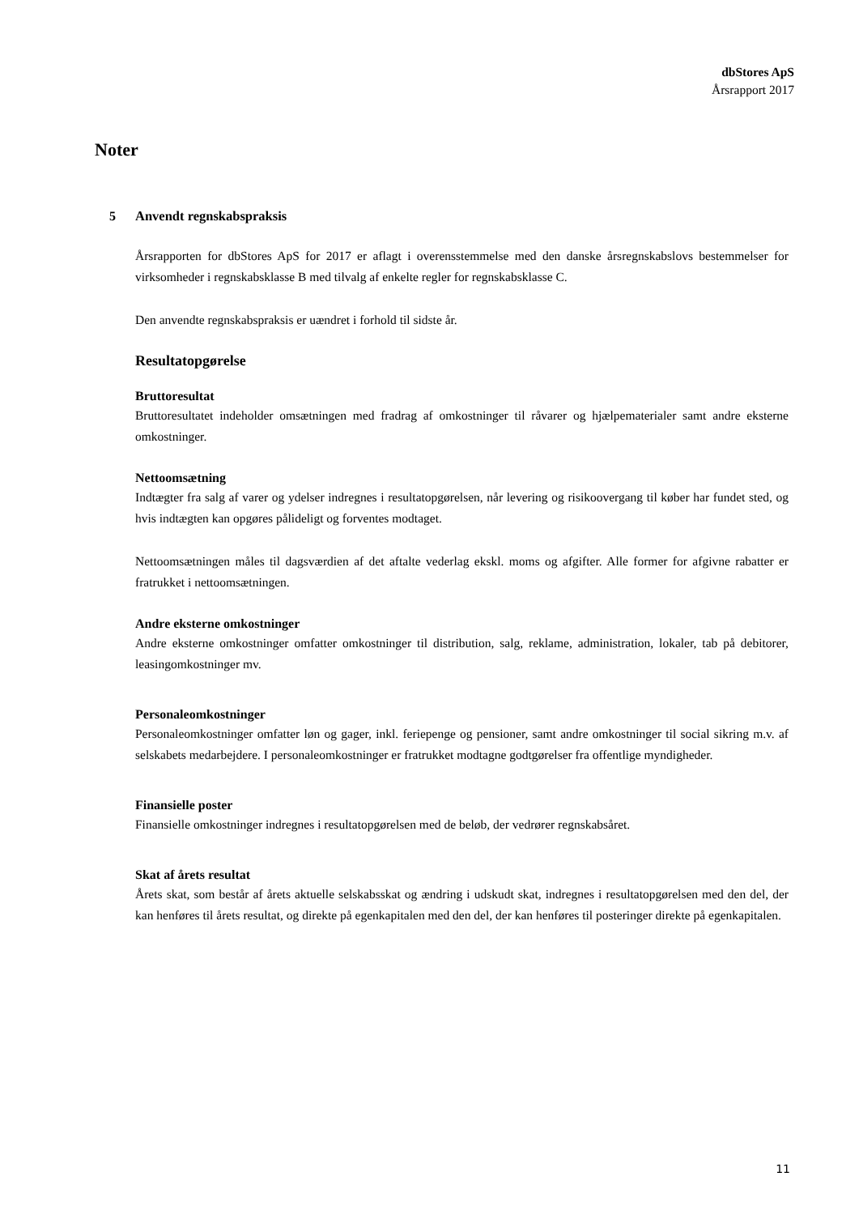dbStores ApS
Årsrapport 2017
Noter
5 Anvendt regnskabspraksis
Årsrapporten for dbStores ApS for 2017 er aflagt i overensstemmelse med den danske årsregnskabslovs bestemmelser for virksomheder i regnskabsklasse B med tilvalg af enkelte regler for regnskabsklasse C.
Den anvendte regnskabspraksis er uændret i forhold til sidste år.
Resultatopgørelse
Bruttoresultat
Bruttoresultatet indeholder omsætningen med fradrag af omkostninger til råvarer og hjælpematerialer samt andre eksterne omkostninger.
Nettoomsætning
Indtægter fra salg af varer og ydelser indregnes i resultatopgørelsen, når levering og risikoovergang til køber har fundet sted, og hvis indtægten kan opgøres pålideligt og forventes modtaget.
Nettoomsætningen måles til dagsværdien af det aftalte vederlag ekskl. moms og afgifter. Alle former for afgivne rabatter er fratrukket i nettoomsætningen.
Andre eksterne omkostninger
Andre eksterne omkostninger omfatter omkostninger til distribution, salg, reklame, administration, lokaler, tab på debitorer, leasingomkostninger mv.
Personaleomkostninger
Personaleomkostninger omfatter løn og gager, inkl. feriepenge og pensioner, samt andre omkostninger til social sikring m.v. af selskabets medarbejdere. I personaleomkostninger er fratrukket modtagne godtgørelser fra offentlige myndigheder.
Finansielle poster
Finansielle omkostninger indregnes i resultatopgørelsen med de beløb, der vedrører regnskabsåret.
Skat af årets resultat
Årets skat, som består af årets aktuelle selskabsskat og ændring i udskudt skat, indregnes i resultatopgørelsen med den del, der kan henføres til årets resultat, og direkte på egenkapitalen med den del, der kan henføres til posteringer direkte på egenkapitalen.
11